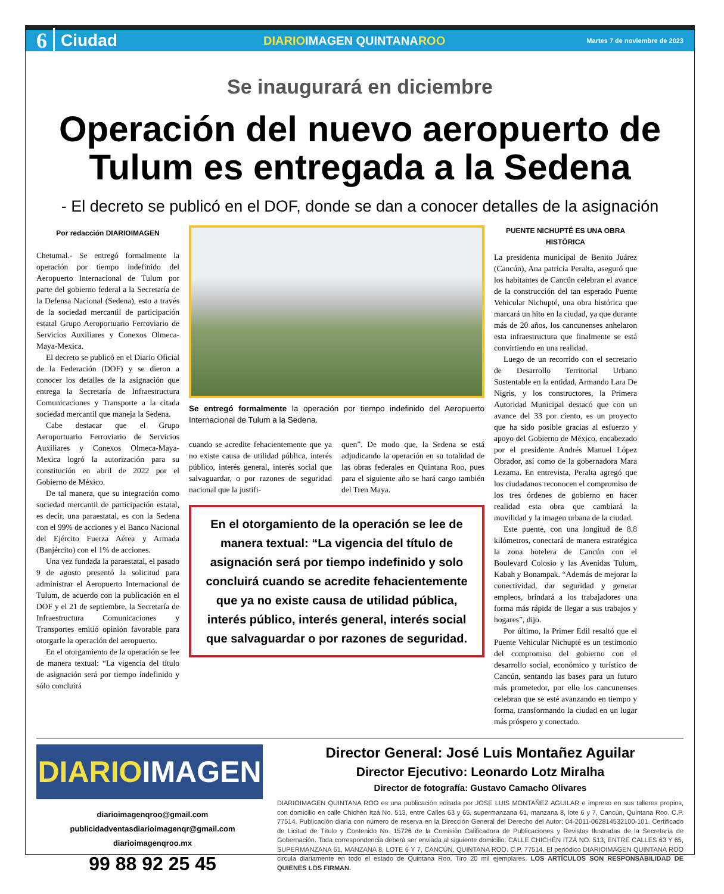6 Ciudad DIARIOIMAGEN QUINTANAROO Martes 7 de noviembre de 2023
Se inaugurará en diciembre
Operación del nuevo aeropuerto de Tulum es entregada a la Sedena
- El decreto se publicó en el DOF, donde se dan a conocer detalles de la asignación
Por redacción DIARIOIMAGEN
Chetumal.- Se entregó formalmente la operación por tiempo indefinido del Aeropuerto Internacional de Tulum por parte del gobierno federal a la Secretaría de la Defensa Nacional (Sedena), esto a través de la sociedad mercantil de participación estatal Grupo Aeroportuario Ferroviario de Servicios Auxiliares y Conexos Olmeca-Maya-Mexica.
El decreto se publicó en el Diario Oficial de la Federación (DOF) y se dieron a conocer los detalles de la asignación que entrega la Secretaría de Infraestructura Comunicaciones y Transporte a la citada sociedad mercantil que maneja la Sedena.
Cabe destacar que el Grupo Aeroportuario Ferroviario de Servicios Auxiliares y Conexos Olmeca-Maya-Mexica logró la autorización para su constitución en abril de 2022 por el Gobierno de México.
De tal manera, que su integración como sociedad mercantil de participación estatal, es decir, una paraestatal, es con la Sedena con el 99% de acciones y el Banco Nacional del Ejército Fuerza Aérea y Armada (Banjército) con el 1% de acciones.
Una vez fundada la paraestatal, el pasado 9 de agosto presentó la solicitud para administrar el Aeropuerto Internacional de Tulum, de acuerdo con la publicación en el DOF y el 21 de septiembre, la Secretaría de Infraestructura Comunicaciones y Transportes emitió opinión favorable para otorgarle la operación del aeropuerto.
En el otorgamiento de la operación se lee de manera textual: “La vigencia del título de asignación será por tiempo indefinido y sólo concluirá
Se entregó formalmente la operación por tiempo indefinido del Aeropuerto Internacional de Tulum a la Sedena.
cuando se acredite fehacientemente que ya no existe causa de utilidad pública, interés público, interés general, interés social que salvaguardar, o por razones de seguridad nacional que la justifi-
quen”. De modo que, la Sedena se está adjudicando la operación en su totalidad de las obras federales en Quintana Roo, pues para el siguiente año se hará cargo también del Tren Maya.
En el otorgamiento de la operación se lee de manera textual: “La vigencia del título de asignación será por tiempo indefinido y solo concluirá cuando se acredite fehacientemente que ya no existe causa de utilidad pública, interés público, interés general, interés social que salvaguardar o por razones de seguridad.
PUENTE NICHUPTÉ ES UNA OBRA HISTÓRICA
La presidenta municipal de Benito Juárez (Cancún), Ana patricia Peralta, aseguró que los habitantes de Cancún celebran el avance de la construcción del tan esperado Puente Vehicular Nichupté, una obra histórica que marcará un hito en la ciudad, ya que durante más de 20 años, los cancunenses anhelaron esta infraestructura que finalmente se está convirtiendo en una realidad.
Luego de un recorrido con el secretario de Desarrollo Territorial Urbano Sustentable en la entidad, Armando Lara De Nigris, y los constructores, la Primera Autoridad Municipal destacó que con un avance del 33 por ciento, es un proyecto que ha sido posible gracias al esfuerzo y apoyo del Gobierno de México, encabezado por el presidente Andrés Manuel López Obrador, así como de la gobernadora Mara Lezama. En entrevista, Peralta agregó que los ciudadanos reconocen el compromiso de los tres órdenes de gobierno en hacer realidad esta obra que cambiará la movilidad y la imagen urbana de la ciudad.
Este puente, con una longitud de 8.8 kilómetros, conectará de manera estratégica la zona hotelera de Cancún con el Boulevard Colosio y las Avenidas Tulum, Kabah y Bonampak. “Además de mejorar la conectividad, dar seguridad y generar empleos, brindará a los trabajadores una forma más rápida de llegar a sus trabajos y hogares”, dijo.
Por último, la Primer Edil resaltó que el Puente Vehicular Nichupté es un testimonio del compromiso del gobierno con el desarrollo social, económico y turístico de Cancún, sentando las bases para un futuro más prometedor, por ello los cancunenses celebran que se esté avanzando en tiempo y forma, transformando la ciudad en un lugar más próspero y conectado.
DIARIO IMAGEN
diarioimagenqroo@gmail.com
publicidadventasdiarioimagenqr@gmail.com
diarioimagenqroo.mx
99 88 92 25 45
Director General: José Luis Montañez Aguilar
Director Ejecutivo: Leonardo Lotz Miralha
Director de fotografía: Gustavo Camacho Olivares
DIARIOIMAGEN QUINTANA ROO es una publicación editada por JOSE LUIS MONTAÑEZ AGUILAR e impreso en sus talleres propios, con domicilio en calle Chichén Itzá No. 513, entre Calles 63 y 65, supermanzana 61, manzana 8, lote 6 y 7, Cancún, Quintana Roo. C.P. 77514. Publicación diaria con número de reserva en la Dirección General del Derecho del Autor: 04-2011-062814532100-101. Certificado de Licitud de Título y Contenido No. 15726 de la Comisión Calificadora de Publicaciones y Revistas Ilustradas de la Secretaría de Gobernación. Toda correspondencia deberá ser enviada al siguiente domicilio: CALLE CHICHÉN ITZÁ NO. 513, ENTRE CALLES 63 Y 65, SUPERMANZANA 61, MANZANA 8, LOTE 6 Y 7, CANCÚN, QUINTANA ROO. C.P. 77514. El periódico DIARIOIMAGEN QUINTANA ROO circula diariamente en todo el estado de Quintana Roo. Tiro 20 mil ejemplares. LOS ARTÍCULOS SON RESPONSABILIDAD DE QUIENES LOS FIRMAN.